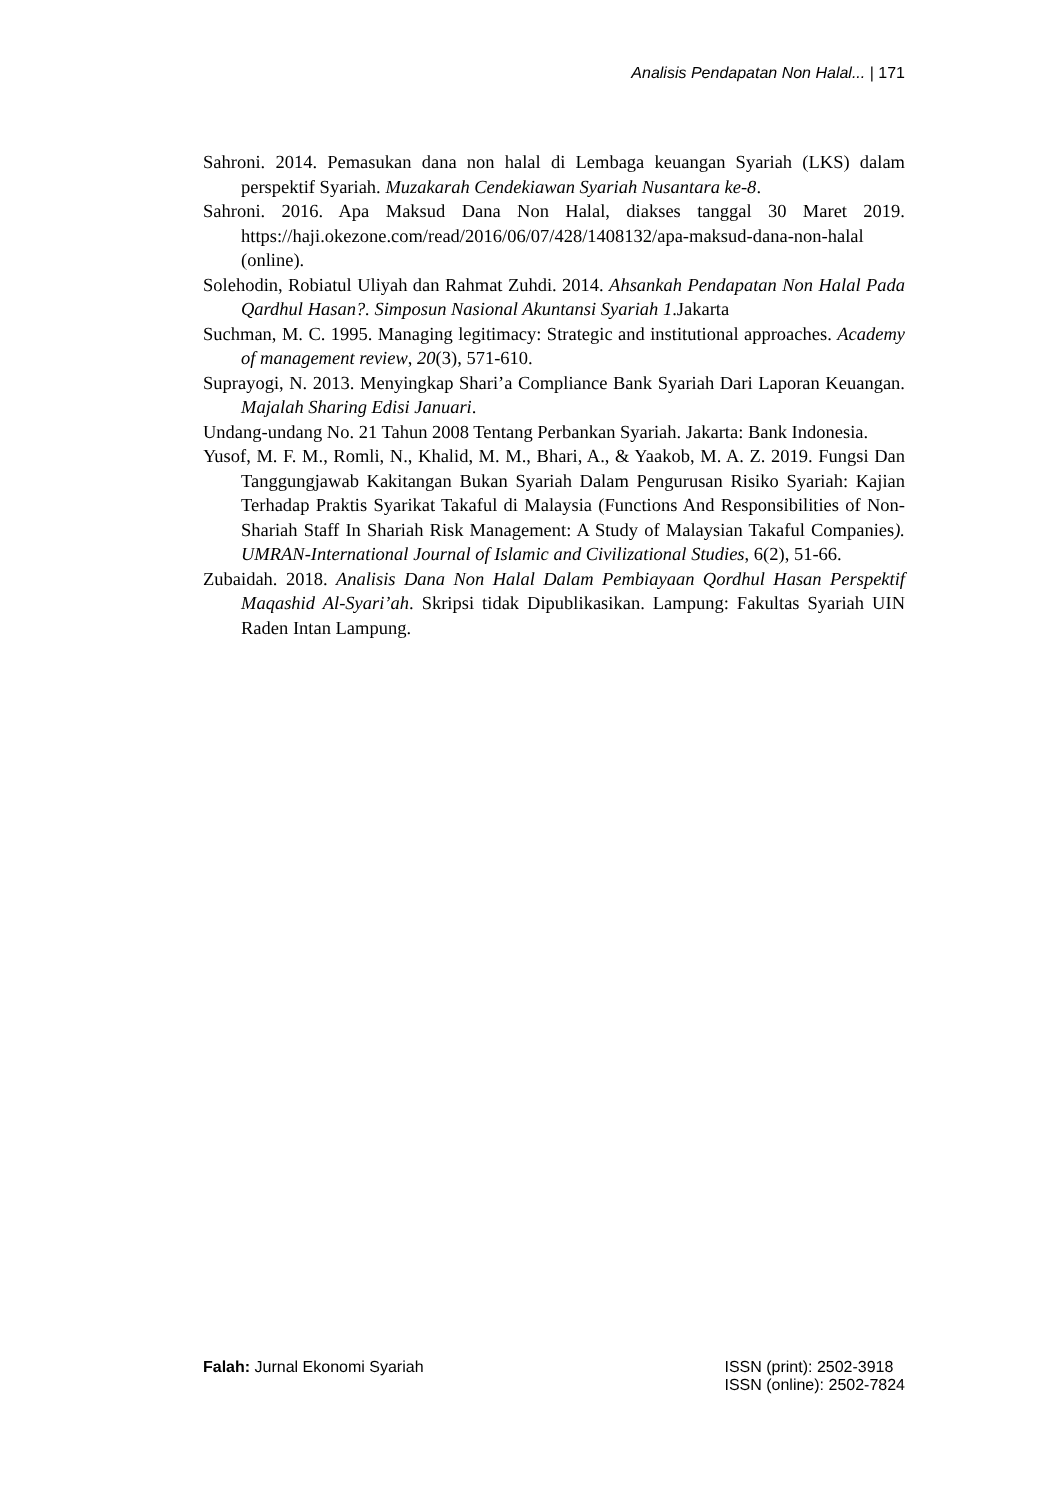Analisis Pendapatan Non Halal... | 171
Sahroni. 2014. Pemasukan dana non halal di Lembaga keuangan Syariah (LKS) dalam perspektif Syariah. Muzakarah Cendekiawan Syariah Nusantara ke-8.
Sahroni. 2016. Apa Maksud Dana Non Halal, diakses tanggal 30 Maret 2019. https://haji.okezone.com/read/2016/06/07/428/1408132/apa-maksud-dana-non-halal (online).
Solehodin, Robiatul Uliyah dan Rahmat Zuhdi. 2014. Ahsankah Pendapatan Non Halal Pada Qardhul Hasan?. Simposun Nasional Akuntansi Syariah 1.Jakarta
Suchman, M. C. 1995. Managing legitimacy: Strategic and institutional approaches. Academy of management review, 20(3), 571-610.
Suprayogi, N. 2013. Menyingkap Shari’a Compliance Bank Syariah Dari Laporan Keuangan. Majalah Sharing Edisi Januari.
Undang-undang No. 21 Tahun 2008 Tentang Perbankan Syariah. Jakarta: Bank Indonesia.
Yusof, M. F. M., Romli, N., Khalid, M. M., Bhari, A., & Yaakob, M. A. Z. 2019. Fungsi Dan Tanggungjawab Kakitangan Bukan Syariah Dalam Pengurusan Risiko Syariah: Kajian Terhadap Praktis Syarikat Takaful di Malaysia (Functions And Responsibilities of Non-Shariah Staff In Shariah Risk Management: A Study of Malaysian Takaful Companies). UMRAN-International Journal of Islamic and Civilizational Studies, 6(2), 51-66.
Zubaidah. 2018. Analisis Dana Non Halal Dalam Pembiayaan Qordhul Hasan Perspektif Maqashid Al-Syari’ah. Skripsi tidak Dipublikasikan. Lampung: Fakultas Syariah UIN Raden Intan Lampung.
Falah: Jurnal Ekonomi Syariah ISSN (print): 2502-3918
ISSN (online): 2502-7824